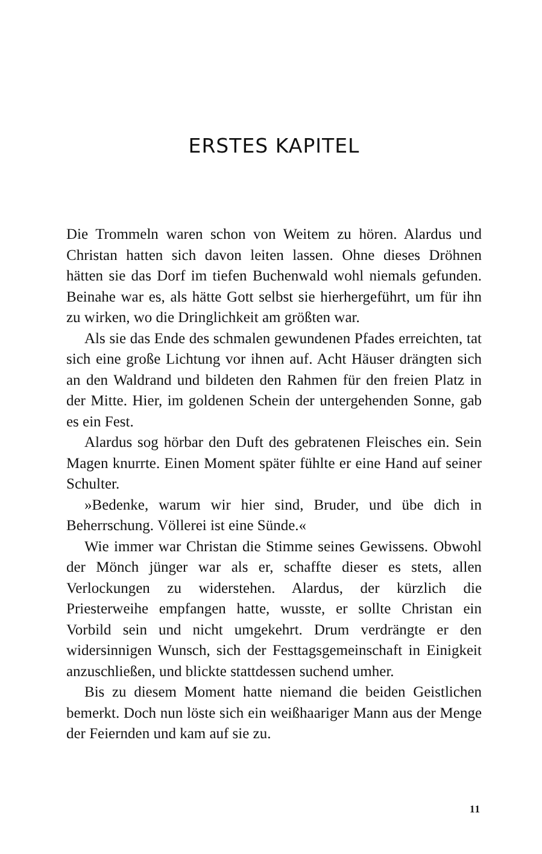ERSTES KAPITEL
Die Trommeln waren schon von Weitem zu hören. Alardus und Christan hatten sich davon leiten lassen. Ohne dieses Dröhnen hätten sie das Dorf im tiefen Buchenwald wohl niemals gefunden. Beinahe war es, als hätte Gott selbst sie hierhergeführt, um für ihn zu wirken, wo die Dringlichkeit am größten war.
Als sie das Ende des schmalen gewundenen Pfades erreichten, tat sich eine große Lichtung vor ihnen auf. Acht Häuser drängten sich an den Waldrand und bildeten den Rahmen für den freien Platz in der Mitte. Hier, im goldenen Schein der untergehenden Sonne, gab es ein Fest.
Alardus sog hörbar den Duft des gebratenen Fleisches ein. Sein Magen knurrte. Einen Moment später fühlte er eine Hand auf seiner Schulter.
»Bedenke, warum wir hier sind, Bruder, und übe dich in Beherrschung. Völlerei ist eine Sünde.«
Wie immer war Christan die Stimme seines Gewissens. Obwohl der Mönch jünger war als er, schaffte dieser es stets, allen Verlockungen zu widerstehen. Alardus, der kürzlich die Priesterweihe empfangen hatte, wusste, er sollte Christan ein Vorbild sein und nicht umgekehrt. Drum verdrängte er den widersinnigen Wunsch, sich der Festtagsgemeinschaft in Einigkeit anzuschließen, und blickte stattdessen suchend umher.
Bis zu diesem Moment hatte niemand die beiden Geistlichen bemerkt. Doch nun löste sich ein weißhaariger Mann aus der Menge der Feiernden und kam auf sie zu.
11